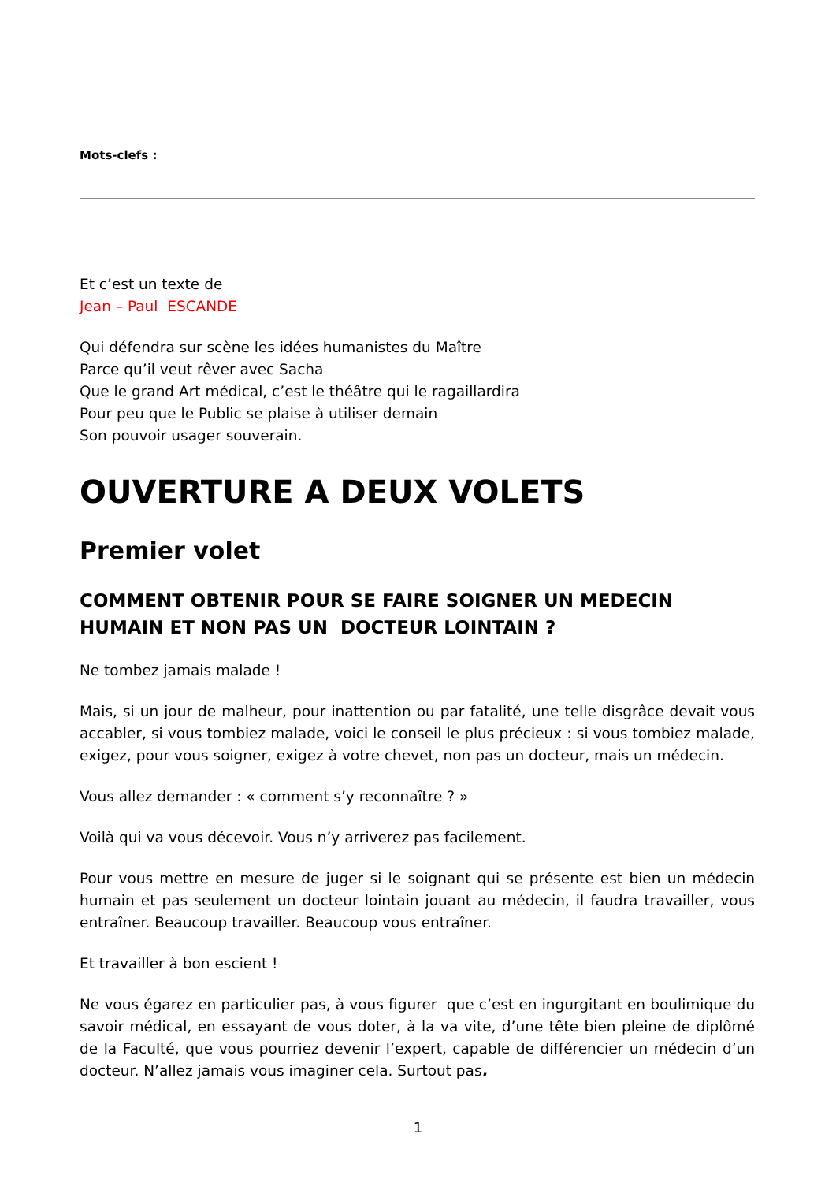Mots-clefs :
Et c’est un texte de
Jean – Paul ESCANDE
Qui défendra sur scène les idées humanistes du Maître
Parce qu’il veut rêver avec Sacha
Que le grand Art médical, c’est le théâtre qui le ragaillardira
Pour peu que le Public se plaise à utiliser demain
Son pouvoir usager souverain.
OUVERTURE A DEUX VOLETS
Premier volet
COMMENT OBTENIR POUR SE FAIRE SOIGNER UN MEDECIN HUMAIN ET NON PAS UN DOCTEUR LOINTAIN ?
Ne tombez jamais malade !
Mais, si un jour de malheur, pour inattention ou par fatalité, une telle disgrâce devait vous accabler, si vous tombiez malade, voici le conseil le plus précieux : si vous tombiez malade, exigez, pour vous soigner, exigez à votre chevet, non pas un docteur, mais un médecin.
Vous allez demander : « comment s’y reconnaître ? »
Voilà qui va vous décevoir. Vous n’y arriverez pas facilement.
Pour vous mettre en mesure de juger si le soignant qui se présente est bien un médecin humain et pas seulement un docteur lointain jouant au médecin, il faudra travailler, vous entraîner. Beaucoup travailler. Beaucoup vous entraîner.
Et travailler à bon escient !
Ne vous égarez en particulier pas, à vous figurer que c’est en ingurgitant en boulimique du savoir médical, en essayant de vous doter, à la va vite, d’une tête bien pleine de diplômé de la Faculté, que vous pourriez devenir l’expert, capable de différencier un médecin d’un docteur. N’allez jamais vous imaginer cela. Surtout pas.
1